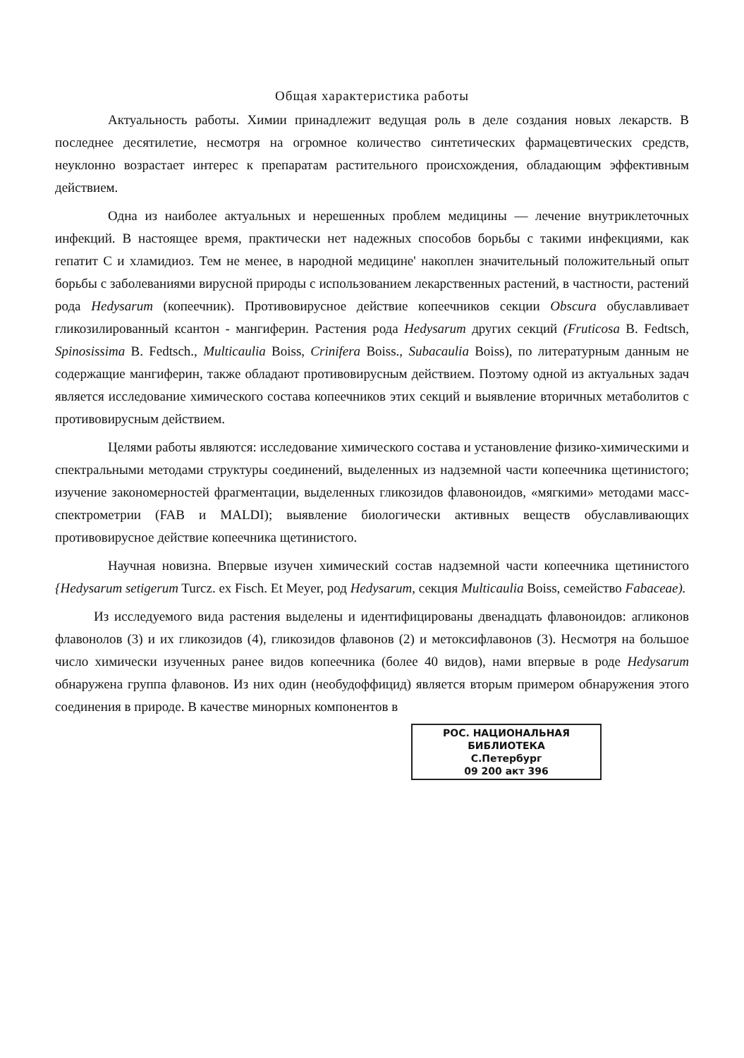Общая характеристика работы
Актуальность работы. Химии принадлежит ведущая роль в деле создания новых лекарств. В последнее десятилетие, несмотря на огромное количество синтетических фармацевтических средств, неуклонно возрастает интерес к препаратам растительного происхождения, обладающим эффективным действием.
Одна из наиболее актуальных и нерешенных проблем медицины — лечение внутриклеточных инфекций. В настоящее время, практически нет надежных способов борьбы с такими инфекциями, как гепатит С и хламидиоз. Тем не менее, в народной медицине' накоплен значительный положительный опыт борьбы с заболеваниями вирусной природы с использованием лекарственных растений, в частности, растений рода Hedysarum (копеечник). Противовирусное действие копеечников секции Obscura обуславливает гликозилированный ксантон - мангиферин. Растения рода Hedysarum других секций (Fruticosa B. Fedtsch, Spinosissima B. Fedtsch., Multicaulia Boiss, Crinifera Boiss., Subacaulia Boiss), по литературным данным не содержащие мангиферин, также обладают противовирусным действием. Поэтому одной из актуальных задач является исследование химического состава копеечников этих секций и выявление вторичных метаболитов с противовирусным действием.
Целями работы являются: исследование химического состава и установление физико-химическими и спектральными методами структуры соединений, выделенных из надземной части копеечника щетинистого; изучение закономерностей фрагментации, выделенных гликозидов флавоноидов, «мягкими» методами масс-спектрометрии (FAB и MALDI); выявление биологически активных веществ обуславливающих противовирусное действие копеечника щетинистого.
Научная новизна. Впервые изучен химический состав надземной части копеечника щетинистого {Hedysarum setigerum Turcz. ex Fisch. Et Meyer, род Hedysarum, секция Multicaulia Boiss, семейство Fabaceae).
Из исследуемого вида растения выделены и идентифицированы двенадцать флавоноидов: агликонов флавонолов (3) и их гликозидов (4), гликозидов флавонов (2) и метоксифлавонов (3). Несмотря на большое число химически изученных ранее видов копеечника (более 40 видов), нами впервые в роде Hedysarum обнаружена группа флавонов. Из них один (необудоффицид) является вторым примером обнаружения этого соединения в природе. В качестве минорных компонентов в
РОС. НАЦИОНАЛЬНАЯ
БИБЛИОТЕКА
С.Петербург
09 200 акт 396